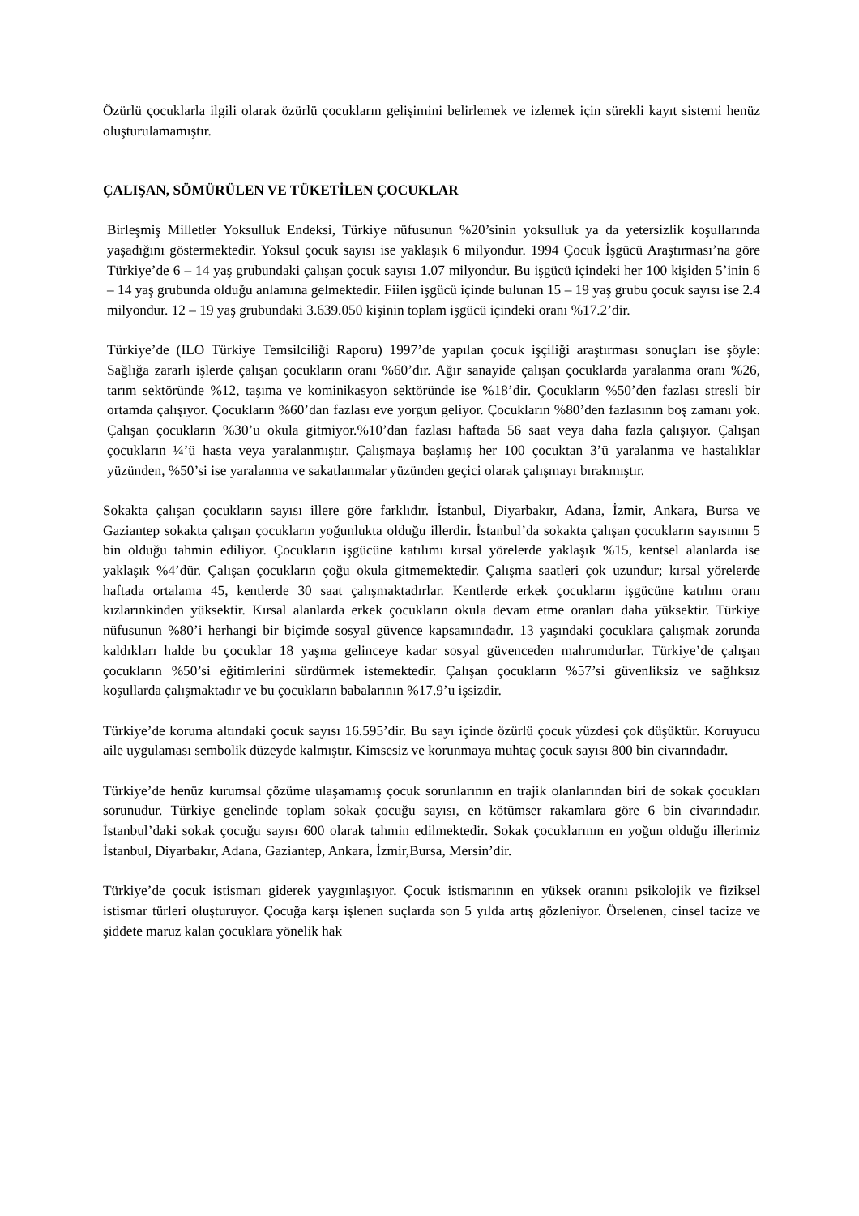Özürlü çocuklarla ilgili olarak özürlü çocukların gelişimini belirlemek ve izlemek için sürekli kayıt sistemi henüz oluşturulamamıştır.
ÇALIŞAN, SÖMÜRÜLEN VE TÜKETİLEN ÇOCUKLAR
Birleşmiş Milletler Yoksulluk Endeksi, Türkiye nüfusunun %20’sinin yoksulluk ya da yetersizlik koşullarında yaşadığını göstermektedir. Yoksul çocuk sayısı ise yaklaşık 6 milyondur. 1994 Çocuk İşgücü Araştırması’na göre Türkiye’de 6 – 14 yaş grubundaki çalışan çocuk sayısı 1.07 milyondur. Bu işgücü içindeki her 100 kişiden 5’inin 6 – 14 yaş grubunda olduğu anlamına gelmektedir. Fiilen işgücü içinde bulunan 15 – 19 yaş grubu çocuk sayısı ise 2.4 milyondur. 12 – 19 yaş grubundaki 3.639.050 kişinin toplam işgücü içindeki oranı %17.2’dir.
Türkiye’de (ILO Türkiye Temsilciliği Raporu) 1997’de yapılan çocuk işçiliği araştırması sonuçları ise şöyle: Sağlığa zararlı işlerde çalışan çocukların oranı %60’dır. Ağır sanayide çalışan çocuklarda yaralanma oranı %26, tarım sektöründe %12, taşıma ve kominikasyon sektöründe ise %18’dir. Çocukların %50’den fazlası stresli bir ortamda çalışıyor. Çocukların %60’dan fazlası eve yorgun geliyor. Çocukların %80’den fazlasının boş zamanı yok. Çalışan çocukların %30’u okula gitmiyor.%10’dan fazlası haftada 56 saat veya daha fazla çalışıyor. Çalışan çocukların ¼’ü hasta veya yaralanmıştır. Çalışmaya başlamış her 100 çocuktan 3’ü yaralanma ve hastalıklar yüzünden, %50’si ise yaralanma ve sakatlanmalar yüzünden geçici olarak çalışmayı bırakmıştır.
Sokakta çalışan çocukların sayısı illere göre farklıdır. İstanbul, Diyarbakır, Adana, İzmir, Ankara, Bursa ve Gaziantep sokakta çalışan çocukların yoğunlukta olduğu illerdir. İstanbul’da sokakta çalışan çocukların sayısının 5 bin olduğu tahmin ediliyor. Çocukların işgücüne katılımı kırsal yörelerde yaklaşık %15, kentsel alanlarda ise yaklaşık %4’dür. Çalışan çocukların çoğu okula gitmemektedir. Çalışma saatleri çok uzundur; kırsal yörelerde haftada ortalama 45, kentlerde 30 saat çalışmaktadırlar. Kentlerde erkek çocukların işgücüne katılım oranı kızlarınkinden yüksektir. Kırsal alanlarda erkek çocukların okula devam etme oranları daha yüksektir. Türkiye nüfusunun %80’i herhangi bir biçimde sosyal güvence kapsamındadır. 13 yaşındaki çocuklara çalışmak zorunda kaldıkları halde bu çocuklar 18 yaşına gelinceye kadar sosyal güvenceden mahrumdurlar. Türkiye’de çalışan çocukların %50’si eğitimlerini sürdürmek istemektedir. Çalışan çocukların %57’si güvenliksiz ve sağlıksız koşullarda çalışmaktadır ve bu çocukların babalarının %17.9’u işsizdir.
Türkiye’de koruma altındaki çocuk sayısı 16.595’dir. Bu sayı içinde özürlü çocuk yüzdesi çok düşüktür. Koruyucu aile uygulaması sembolik düzeyde kalmıştır. Kimsesiz ve korunmaya muhtaç çocuk sayısı 800 bin civarındadır.
Türkiye’de henüz kurumsal çözüme ulaşamamış çocuk sorunlarının en trajik olanlarından biri de sokak çocukları sorunudur. Türkiye genelinde toplam sokak çocuğu sayısı, en kötümser rakamlara göre 6 bin civarındadır. İstanbul’daki sokak çocuğu sayısı 600 olarak tahmin edilmektedir. Sokak çocuklarının en yoğun olduğu illerimiz İstanbul, Diyarbakır, Adana, Gaziantep, Ankara, İzmir,Bursa, Mersin’dir.
Türkiye’de çocuk istismarı giderek yaygınlaşıyor. Çocuk istismarının en yüksek oranını psikolojik ve fiziksel istismar türleri oluşturuyor. Çocuğa karşı işlenen suçlarda son 5 yılda artış gözleniyor. Örselenen, cinsel tacize ve şiddete maruz kalan çocuklara yönelik hak